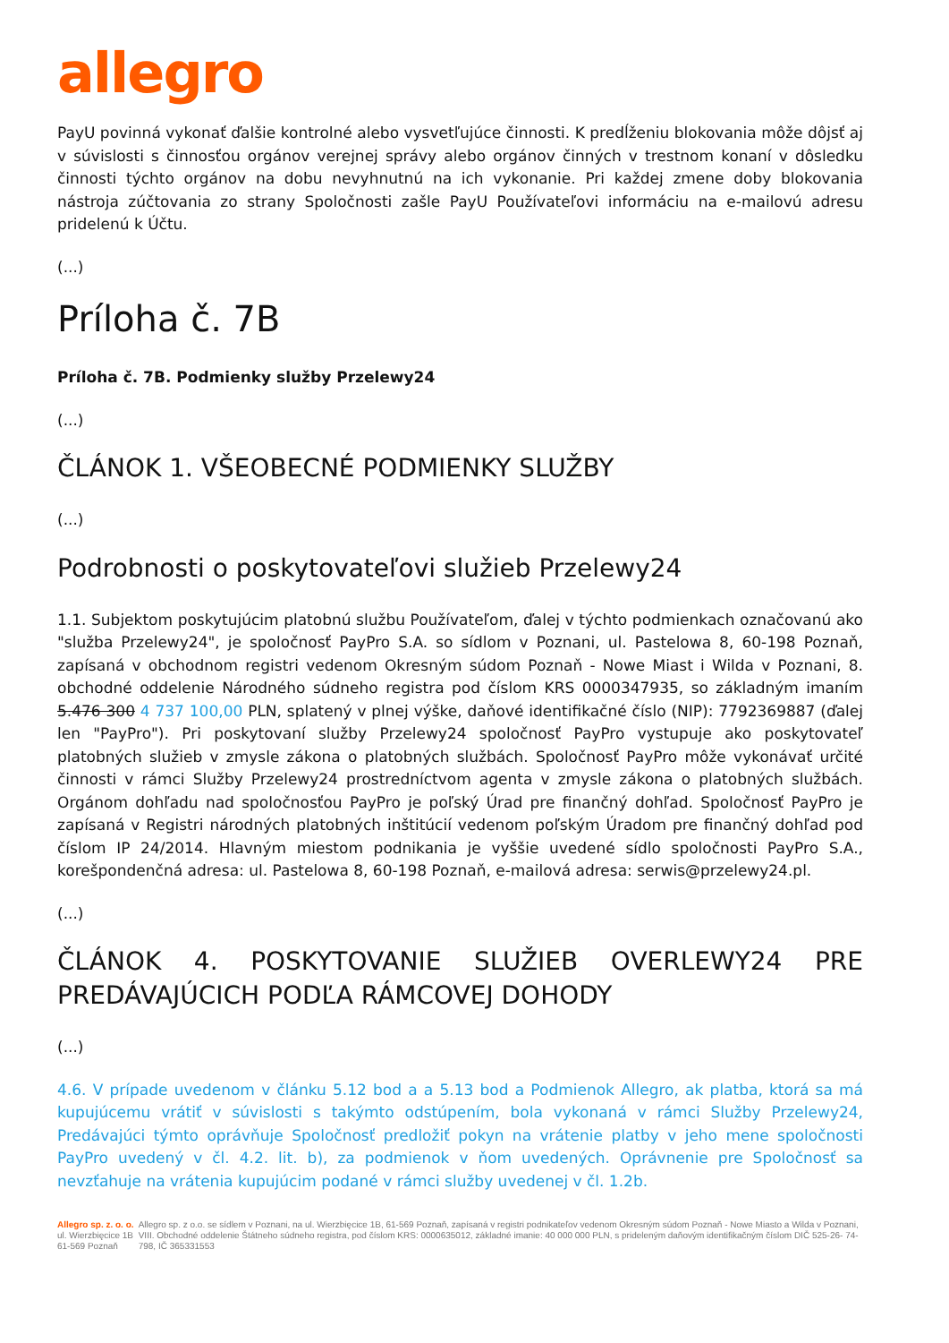allegro
PayU povinná vykonať ďalšie kontrolné alebo vysvetľujúce činnosti. K predĺženiu blokovania môže dôjsť aj v súvislosti s činnosťou orgánov verejnej správy alebo orgánov činných v trestnom konaní v dôsledku činnosti týchto orgánov na dobu nevyhnutnú na ich vykonanie. Pri každej zmene doby blokovania nástroja zúčtovania zo strany Spoločnosti zašle PayU Používateľovi informáciu na e-mailovú adresu pridelenú k Účtu.
(...)
Príloha č. 7B
Príloha č. 7B. Podmienky služby Przelewy24
(...)
ČLÁNOK 1. VŠEOBECNÉ PODMIENKY SLUŽBY
(...)
Podrobnosti o poskytovateľovi služieb Przelewy24
1.1. Subjektom poskytujúcim platobnú službu Používateľom, ďalej v týchto podmienkach označovanú ako "služba Przelewy24", je spoločnosť PayPro S.A. so sídlom v Poznani, ul. Pastelowa 8, 60-198 Poznaň, zapísaná v obchodnom registri vedenom Okresným súdom Poznaň - Nowe Miast i Wilda v Poznani, 8. obchodné oddelenie Národného súdneho registra pod číslom KRS 0000347935, so základným imaním 5.476 300 4 737 100,00 PLN, splatený v plnej výške, daňové identifikačné číslo (NIP): 7792369887 (ďalej len "PayPro"). Pri poskytovaní služby Przelewy24 spoločnosť PayPro vystupuje ako poskytovateľ platobných služieb v zmysle zákona o platobných službách. Spoločnosť PayPro môže vykonávať určité činnosti v rámci Služby Przelewy24 prostredníctvom agenta v zmysle zákona o platobných službách. Orgánom dohľadu nad spoločnosťou PayPro je poľský Úrad pre finančný dohľad. Spoločnosť PayPro je zapísaná v Registri národných platobných inštitúcií vedenom poľským Úradom pre finančný dohľad pod číslom IP 24/2014. Hlavným miestom podnikania je vyššie uvedené sídlo spoločnosti PayPro S.A., korešpondenčná adresa: ul. Pastelowa 8, 60-198 Poznaň, e-mailová adresa: serwis@przelewy24.pl.
(...)
ČLÁNOK 4. POSKYTOVANIE SLUŽIEB OVERLEWY24 PRE PREDÁVAJÚCICH PODĽA RÁMCOVEJ DOHODY
(...)
4.6. V prípade uvedenom v článku 5.12 bod a a 5.13 bod a Podmienok Allegro, ak platba, ktorá sa má kupujúcemu vrátiť v súvislosti s takýmto odstúpením, bola vykonaná v rámci Služby Przelewy24, Predávajúci týmto oprávňuje Spoločnosť predložiť pokyn na vrátenie platby v jeho mene spoločnosti PayPro uvedený v čl. 4.2. lit. b), za podmienok v ňom uvedených. Oprávnenie pre Spoločnosť sa nevzťahuje na vrátenia kupujúcim podané v rámci služby uvedenej v čl. 1.2b.
Allegro sp. z. o. o.
ul. Wierzbięcice 1B
61-569 Poznaň
Allegro sp. z o.o. se sídlem v Poznani, na ul. Wierzbięcice 1B, 61-569 Poznaň, zapísaná v registri podnikateľov vedenom Okresným súdom Poznaň - Nowe Miasto a Wilda v Poznani, VIII. Obchodné oddelenie Štátneho súdneho registra, pod číslom KRS: 0000635012, základné imanie: 40 000 000 PLN, s prideleným daňovým identifikačným číslom DIČ 525-26- 74-798, IČ 365331553